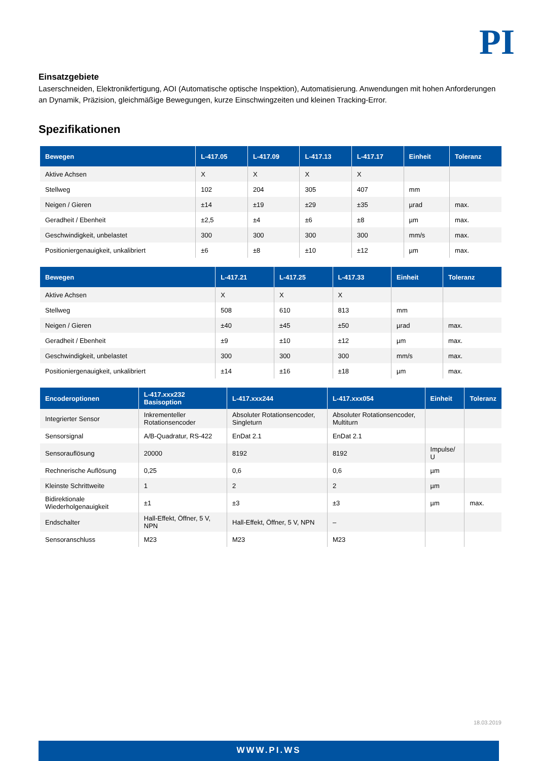PI
Einsatzgebiete
Laserschneiden, Elektronikfertigung, AOI (Automatische optische Inspektion), Automatisierung. Anwendungen mit hohen Anforderungen an Dynamik, Präzision, gleichmäßige Bewegungen, kurze Einschwingzeiten und kleinen Tracking-Error.
Spezifikationen
| Bewegen | L-417.05 | L-417.09 | L-417.13 | L-417.17 | Einheit | Toleranz |
| --- | --- | --- | --- | --- | --- | --- |
| Aktive Achsen | X | X | X | X | | |
| Stellweg | 102 | 204 | 305 | 407 | mm | |
| Neigen / Gieren | ±14 | ±19 | ±29 | ±35 | µrad | max. |
| Geradheit / Ebenheit | ±2,5 | ±4 | ±6 | ±8 | µm | max. |
| Geschwindigkeit, unbelastet | 300 | 300 | 300 | 300 | mm/s | max. |
| Positioniergenauigkeit, unkalibriert | ±6 | ±8 | ±10 | ±12 | µm | max. |
| Bewegen | L-417.21 | L-417.25 | L-417.33 | Einheit | Toleranz |
| --- | --- | --- | --- | --- | --- |
| Aktive Achsen | X | X | X | | |
| Stellweg | 508 | 610 | 813 | mm | |
| Neigen / Gieren | ±40 | ±45 | ±50 | µrad | max. |
| Geradheit / Ebenheit | ±9 | ±10 | ±12 | µm | max. |
| Geschwindigkeit, unbelastet | 300 | 300 | 300 | mm/s | max. |
| Positioniergenauigkeit, unkalibriert | ±14 | ±16 | ±18 | µm | max. |
| Encoderoptionen | L-417.xxx232 Basisoption | L-417.xxx244 | L-417.xxx054 | Einheit | Toleranz |
| --- | --- | --- | --- | --- | --- |
| Integrierter Sensor | Inkrementeller Rotationsencoder | Absoluter Rotationsencoder, Singleturn | Absoluter Rotationsencoder, Multiturn | | |
| Sensorsignal | A/B-Quadratur, RS-422 | EnDat 2.1 | EnDat 2.1 | | |
| Sensorauflösung | 20000 | 8192 | 8192 | Impulse/ U | |
| Rechnerische Auflösung | 0,25 | 0,6 | 0,6 | µm | |
| Kleinste Schrittweite | 1 | 2 | 2 | µm | |
| Bidirektionale Wiederholgenauigkeit | ±1 | ±3 | ±3 | µm | max. |
| Endschalter | Hall-Effekt, Öffner, 5 V, NPN | Hall-Effekt, Öffner, 5 V, NPN | – | | |
| Sensoranschluss | M23 | M23 | M23 | | |
18.03.2019
WWW.PI.WS